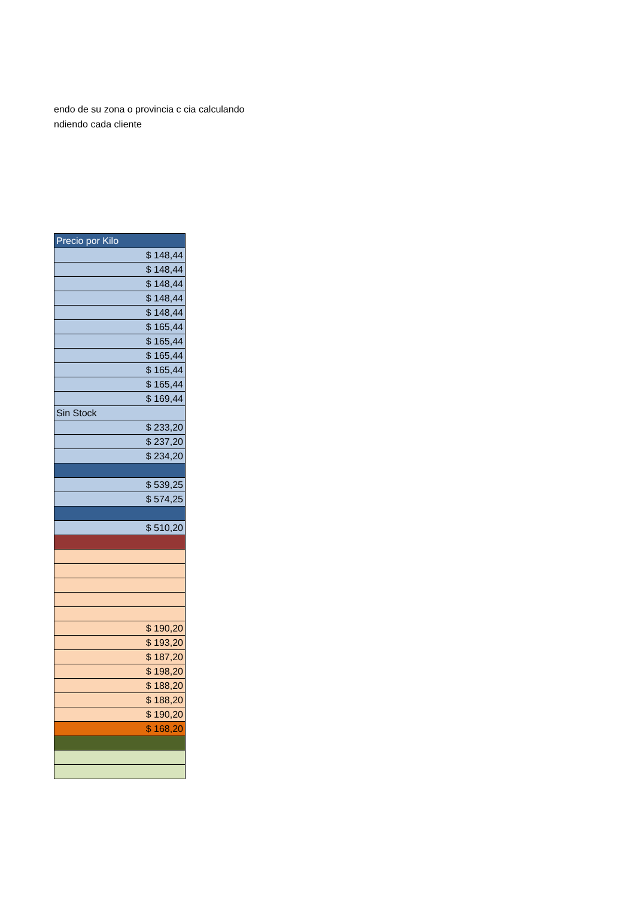endo de su zona o provincia c cia calculando
ndiendo cada cliente
| Precio por Kilo |
| $ 148,44 |
| $ 148,44 |
| $ 148,44 |
| $ 148,44 |
| $ 148,44 |
| $ 165,44 |
| $ 165,44 |
| $ 165,44 |
| $ 165,44 |
| $ 165,44 |
| $ 169,44 |
| Sin Stock |
| $ 233,20 |
| $ 237,20 |
| $ 234,20 |
| $ 539,25 |
| $ 574,25 |
| $ 510,20 |
| $ 190,20 |
| $ 193,20 |
| $ 187,20 |
| $ 198,20 |
| $ 188,20 |
| $ 188,20 |
| $ 190,20 |
| $ 168,20 |